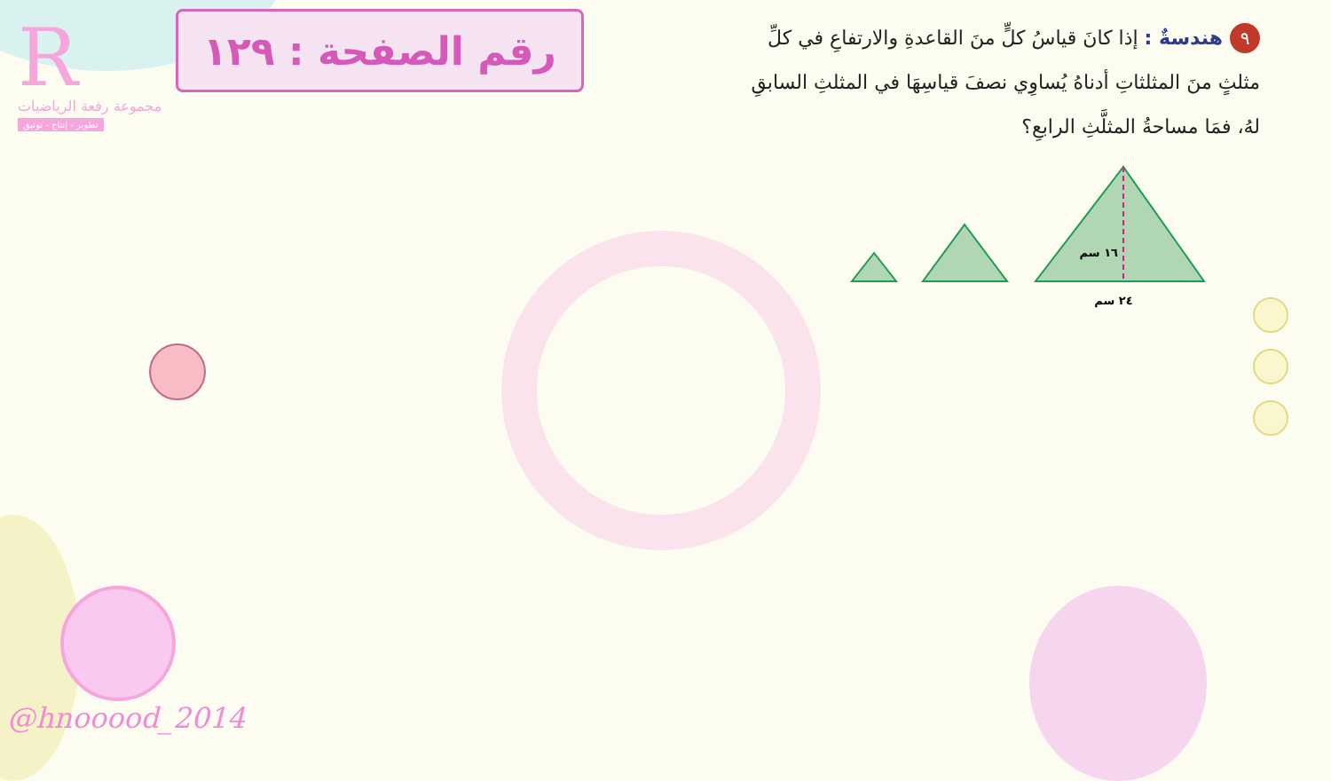R
مجموعة رفعة الرياضيات
تطوير - إنتاج - توثيق
رقم الصفحة : ١٢٩
٩ هندسةٌ : إذا كانَ قياسُ كلٍّ منَ القاعدةِ والارتفاعِ في كلِّ مثلثٍ منَ المثلثاتِ أدناهُ يُساوِي نصفَ قياسِهَا في المثلثِ السابقِ لهُ، فمَا مساحةُ المثلَّثِ الرابعِ؟
١٦ سم
٢٤ سم
@hnooood_2014